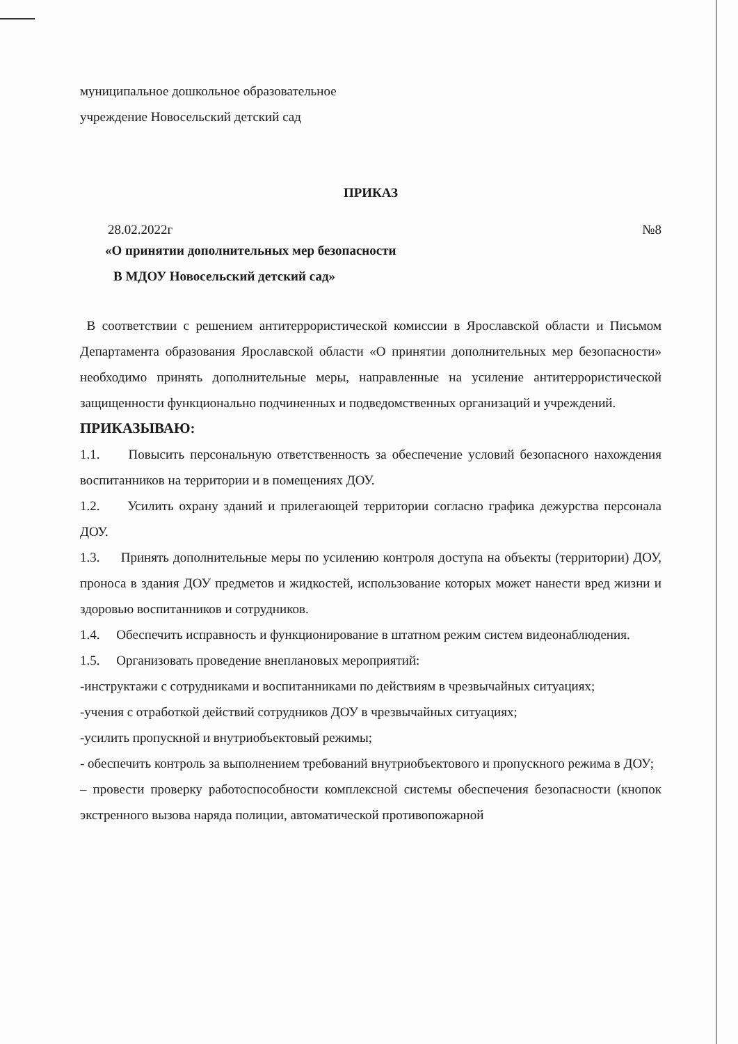муниципальное дошкольное образовательное
учреждение Новосельский детский сад
ПРИКАЗ
28.02.2022г №8
«О принятии дополнительных мер безопасности
В МДОУ Новосельский детский сад»
В соответствии с решением антитеррористической комиссии в Ярославской области и Письмом Департамента образования Ярославской области «О принятии дополнительных мер безопасности» необходимо принять дополнительные меры, направленные на усиление антитеррористической защищенности функционально подчиненных и подведомственных организаций и учреждений.
ПРИКАЗЫВАЮ:
1.1. Повысить персональную ответственность за обеспечение условий безопасного нахождения воспитанников на территории и в помещениях ДОУ.
1.2. Усилить охрану зданий и прилегающей территории согласно графика дежурства персонала ДОУ.
1.3. Принять дополнительные меры по усилению контроля доступа на объекты (территории) ДОУ, проноса в здания ДОУ предметов и жидкостей, использование которых может нанести вред жизни и здоровью воспитанников и сотрудников.
1.4. Обеспечить исправность и функционирование в штатном режим систем видеонаблюдения.
1.5. Организовать проведение внеплановых мероприятий:
-инструктажи с сотрудниками и воспитанниками по действиям в чрезвычайных ситуациях;
-учения с отработкой действий сотрудников ДОУ в чрезвычайных ситуациях;
-усилить пропускной и внутриобъектовый режимы;
- обеспечить контроль за выполнением требований внутриобъектового и пропускного режима в ДОУ;
– провести проверку работоспособности комплексной системы обеспечения безопасности (кнопок экстренного вызова наряда полиции, автоматической противопожарной